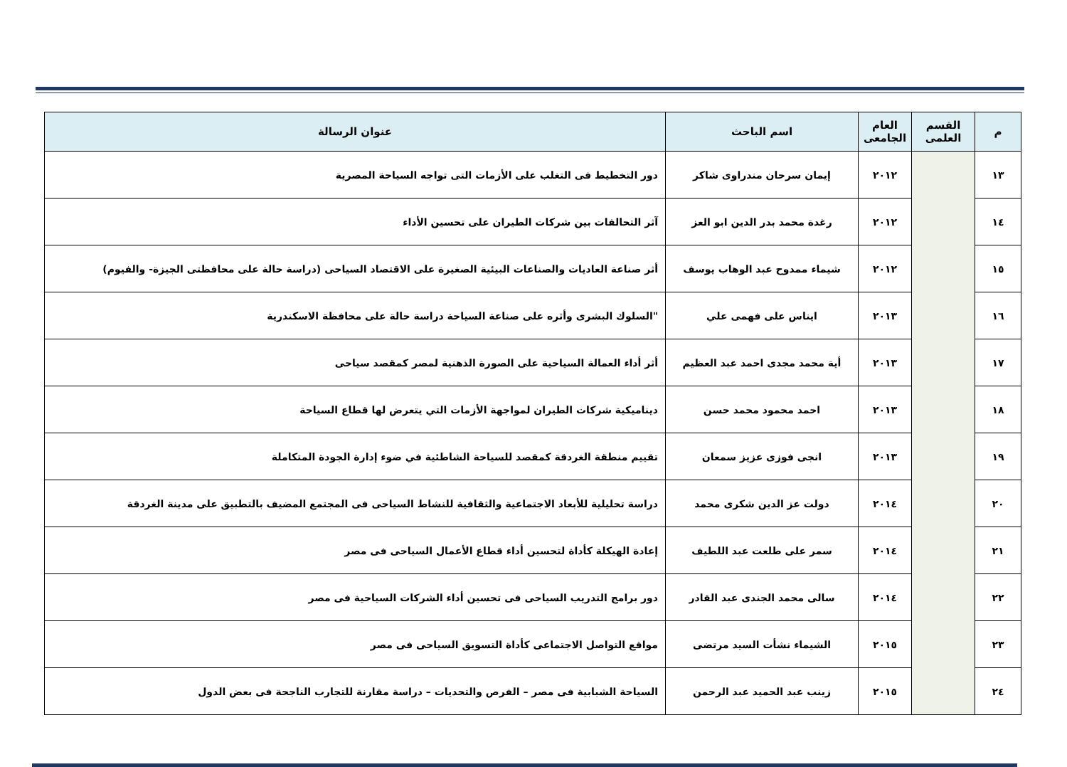| م | القسم العلمى | العام الجامعى | اسم الباحث | عنوان الرسالة |
| --- | --- | --- | --- | --- |
| ١٣ | | ٢٠١٢ | إيمان سرحان مندراوى شاكر | دور التخطيط فى التغلب على الأزمات التى تواجه السياحة المصرية |
| ١٤ | | ٢٠١٢ | رغدة محمد بدر الدين ابو العز | آثر التحالفات بين شركات الطيران على تحسين الأداء |
| ١٥ | | ٢٠١٢ | شيماء ممدوح عبد الوهاب يوسف | أثر صناعة العاديات والصناعات البيئية الصغيرة على الاقتصاد السياحى (دراسة حالة على محافظتى الجيزة- والفيوم) |
| ١٦ | | ٢٠١٣ | ايناس على فهمى علي | "السلوك البشرى وأثره على صناعة السياحة دراسة حالة على محافظة الاسكندرية |
| ١٧ | | ٢٠١٣ | أية محمد مجدى احمد عبد العظيم | أثر أداء العمالة السياحية على الصورة الذهنية لمصر كمقصد سياحى |
| ١٨ | | ٢٠١٣ | احمد محمود محمد حسن | ديناميكية شركات الطيران لمواجهة الأزمات التي يتعرض لها قطاع السياحة |
| ١٩ | | ٢٠١٣ | انجى فوزى عزيز سمعان | تقييم منطقة الغردقة كمقصد للسياحة الشاطئية في ضوء إدارة الجودة المتكاملة |
| ٢٠ | | ٢٠١٤ | دولت عز الدين شكرى محمد | دراسة تحليلية للأبعاد الاجتماعية والثقافية للنشاط السياحى فى المجتمع المضيف بالتطبيق على مدينة الغردقة |
| ٢١ | | ٢٠١٤ | سمر على طلعت عبد اللطيف | إعادة الهيكلة كأداة لتحسين أداء قطاع الأعمال السياحى فى مصر |
| ٢٢ | | ٢٠١٤ | سالى محمد الجندى عبد القادر | دور برامج التدريب السياحى فى تحسين أداء الشركات السياحية فى مصر |
| ٢٣ | | ٢٠١٥ | الشيماء نشأت السيد مرتضى | مواقع التواصل الاجتماعى كأداة التسويق السياحى فى مصر |
| ٢٤ | | ٢٠١٥ | زينب عبد الحميد عبد الرحمن | السياحة الشبابية فى مصر – الفرص والتحديات – دراسة مقارنة للتجارب الناجحة فى بعض الدول |